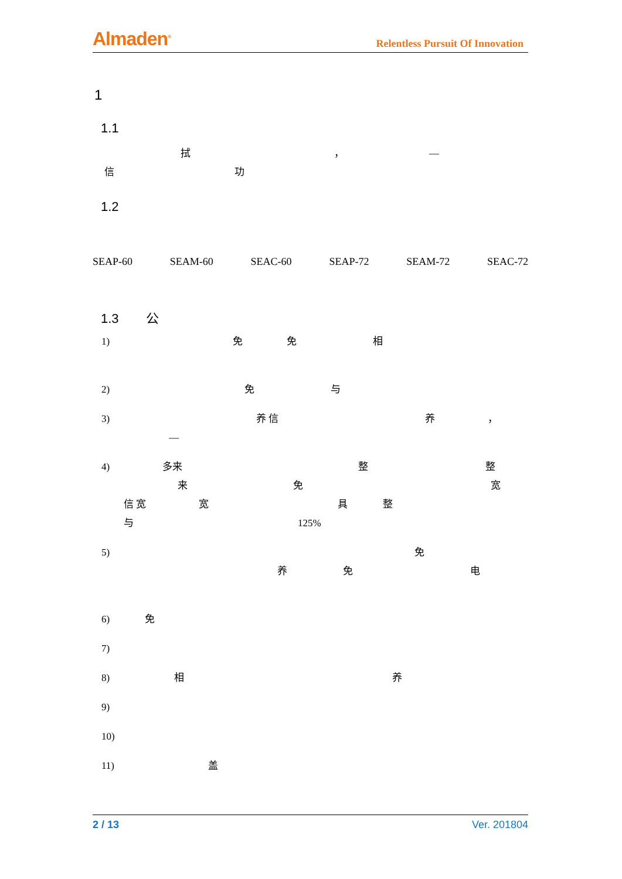Almaden<sup>®</sup> Relentless Pursuit Of Innovation
1
1.1
拭 ， —
信 功
1.2
SEAP-60 SEAM-60 SEAC-60 SEAP-72 SEAM-72 SEAC-72
1.3 公
1) 免 免 相
2) 免 与
3) 养 信 养 ，
—
4) 多来 整 整
来 免 宽
信 宽 宽 具 整
与 125%
5) 免
养 免 电
6) 免
7)
8) 相 养
9)
10)
11) 盖
2 / 13 Ver. 201804